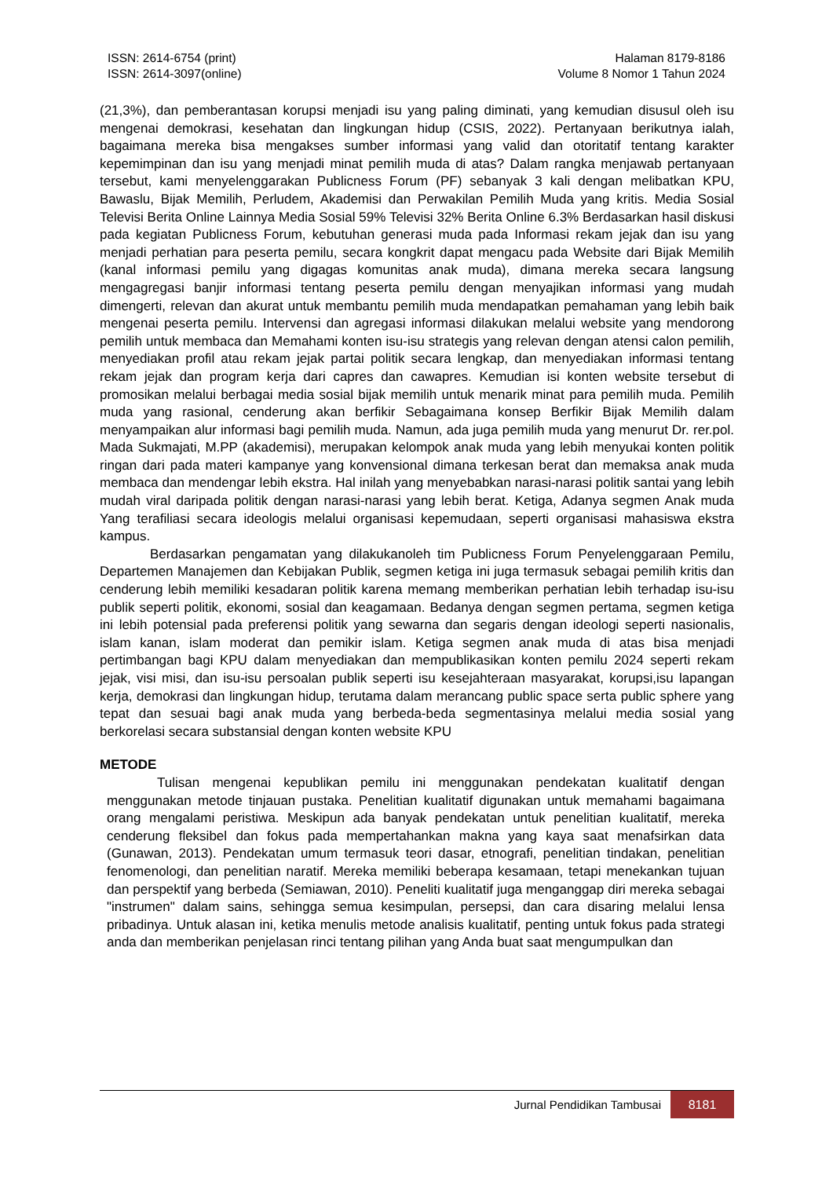ISSN: 2614-6754 (print)
ISSN: 2614-3097(online)
Halaman 8179-8186
Volume 8 Nomor 1 Tahun 2024
(21,3%), dan pemberantasan korupsi menjadi isu yang paling diminati, yang kemudian disusul oleh isu mengenai demokrasi, kesehatan dan lingkungan hidup (CSIS, 2022). Pertanyaan berikutnya ialah, bagaimana mereka bisa mengakses sumber informasi yang valid dan otoritatif tentang karakter kepemimpinan dan isu yang menjadi minat pemilih muda di atas? Dalam rangka menjawab pertanyaan tersebut, kami menyelenggarakan Publicness Forum (PF) sebanyak 3 kali dengan melibatkan KPU, Bawaslu, Bijak Memilih, Perludem, Akademisi dan Perwakilan Pemilih Muda yang kritis. Media Sosial Televisi Berita Online Lainnya Media Sosial 59% Televisi 32% Berita Online 6.3% Berdasarkan hasil diskusi pada kegiatan Publicness Forum, kebutuhan generasi muda pada Informasi rekam jejak dan isu yang menjadi perhatian para peserta pemilu, secara kongkrit dapat mengacu pada Website dari Bijak Memilih (kanal informasi pemilu yang digagas komunitas anak muda), dimana mereka secara langsung mengagregasi banjir informasi tentang peserta pemilu dengan menyajikan informasi yang mudah dimengerti, relevan dan akurat untuk membantu pemilih muda mendapatkan pemahaman yang lebih baik mengenai peserta pemilu. Intervensi dan agregasi informasi dilakukan melalui website yang mendorong pemilih untuk membaca dan Memahami konten isu-isu strategis yang relevan dengan atensi calon pemilih, menyediakan profil atau rekam jejak partai politik secara lengkap, dan menyediakan informasi tentang rekam jejak dan program kerja dari capres dan cawapres. Kemudian isi konten website tersebut di promosikan melalui berbagai media sosial bijak memilih untuk menarik minat para pemilih muda. Pemilih muda yang rasional, cenderung akan berfikir Sebagaimana konsep Berfikir Bijak Memilih dalam menyampaikan alur informasi bagi pemilih muda. Namun, ada juga pemilih muda yang menurut Dr. rer.pol. Mada Sukmajati, M.PP (akademisi), merupakan kelompok anak muda yang lebih menyukai konten politik ringan dari pada materi kampanye yang konvensional dimana terkesan berat dan memaksa anak muda membaca dan mendengar lebih ekstra. Hal inilah yang menyebabkan narasi-narasi politik santai yang lebih mudah viral daripada politik dengan narasi-narasi yang lebih berat. Ketiga, Adanya segmen Anak muda Yang terafiliasi secara ideologis melalui organisasi kepemudaan, seperti organisasi mahasiswa ekstra kampus.
Berdasarkan pengamatan yang dilakukanoleh tim Publicness Forum Penyelenggaraan Pemilu, Departemen Manajemen dan Kebijakan Publik, segmen ketiga ini juga termasuk sebagai pemilih kritis dan cenderung lebih memiliki kesadaran politik karena memang memberikan perhatian lebih terhadap isu-isu publik seperti politik, ekonomi, sosial dan keagamaan. Bedanya dengan segmen pertama, segmen ketiga ini lebih potensial pada preferensi politik yang sewarna dan segaris dengan ideologi seperti nasionalis, islam kanan, islam moderat dan pemikir islam. Ketiga segmen anak muda di atas bisa menjadi pertimbangan bagi KPU dalam menyediakan dan mempublikasikan konten pemilu 2024 seperti rekam jejak, visi misi, dan isu-isu persoalan publik seperti isu kesejahteraan masyarakat, korupsi,isu lapangan kerja, demokrasi dan lingkungan hidup, terutama dalam merancang public space serta public sphere yang tepat dan sesuai bagi anak muda yang berbeda-beda segmentasinya melalui media sosial yang berkorelasi secara substansial dengan konten website KPU
METODE
Tulisan mengenai kepublikan pemilu ini menggunakan pendekatan kualitatif dengan menggunakan metode tinjauan pustaka. Penelitian kualitatif digunakan untuk memahami bagaimana orang mengalami peristiwa. Meskipun ada banyak pendekatan untuk penelitian kualitatif, mereka cenderung fleksibel dan fokus pada mempertahankan makna yang kaya saat menafsirkan data (Gunawan, 2013). Pendekatan umum termasuk teori dasar, etnografi, penelitian tindakan, penelitian fenomenologi, dan penelitian naratif. Mereka memiliki beberapa kesamaan, tetapi menekankan tujuan dan perspektif yang berbeda (Semiawan, 2010). Peneliti kualitatif juga menganggap diri mereka sebagai "instrumen" dalam sains, sehingga semua kesimpulan, persepsi, dan cara disaring melalui lensa pribadinya. Untuk alasan ini, ketika menulis metode analisis kualitatif, penting untuk fokus pada strategi anda dan memberikan penjelasan rinci tentang pilihan yang Anda buat saat mengumpulkan dan
Jurnal Pendidikan Tambusai 8181